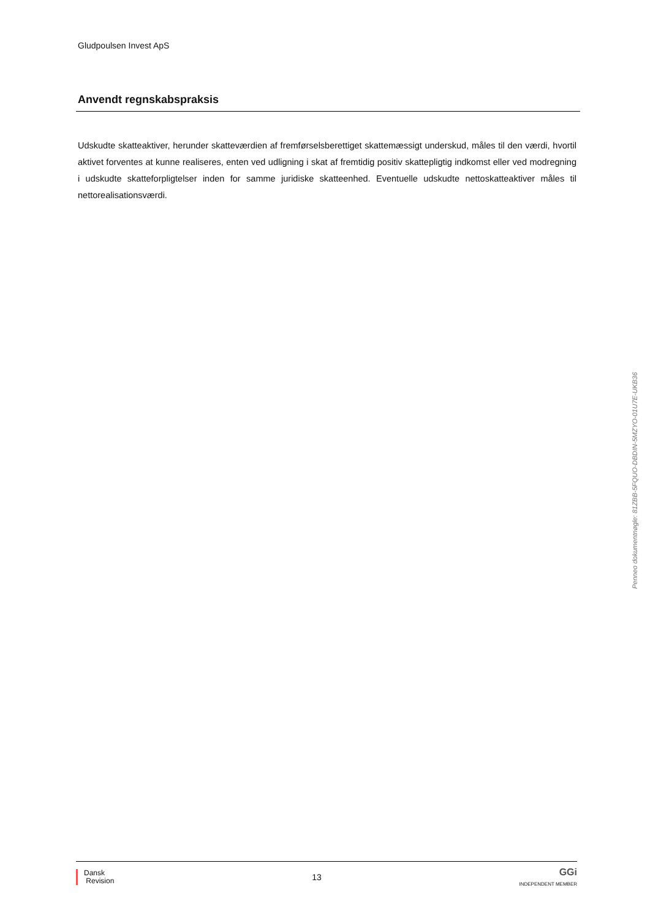Gludpoulsen Invest ApS
Anvendt regnskabspraksis
Udskudte skatteaktiver, herunder skatteværdien af fremførselsberettiget skattemæssigt underskud, måles til den værdi, hvortil aktivet forventes at kunne realiseres, enten ved udligning i skat af fremtidig positiv skattepligtig indkomst eller ved modregning i udskudte skatteforpligtelser inden for samme juridiske skatteenhed. Eventuelle udskudte nettoskatteaktiver måles til nettorealisationsværdi.
Penneo dokumentnøgle: 81ZBB-5FQUO-DBDIN-5MZYO-01U7E-UKB36
Dansk
Revision
13
GGi
INDEPENDENT MEMBER